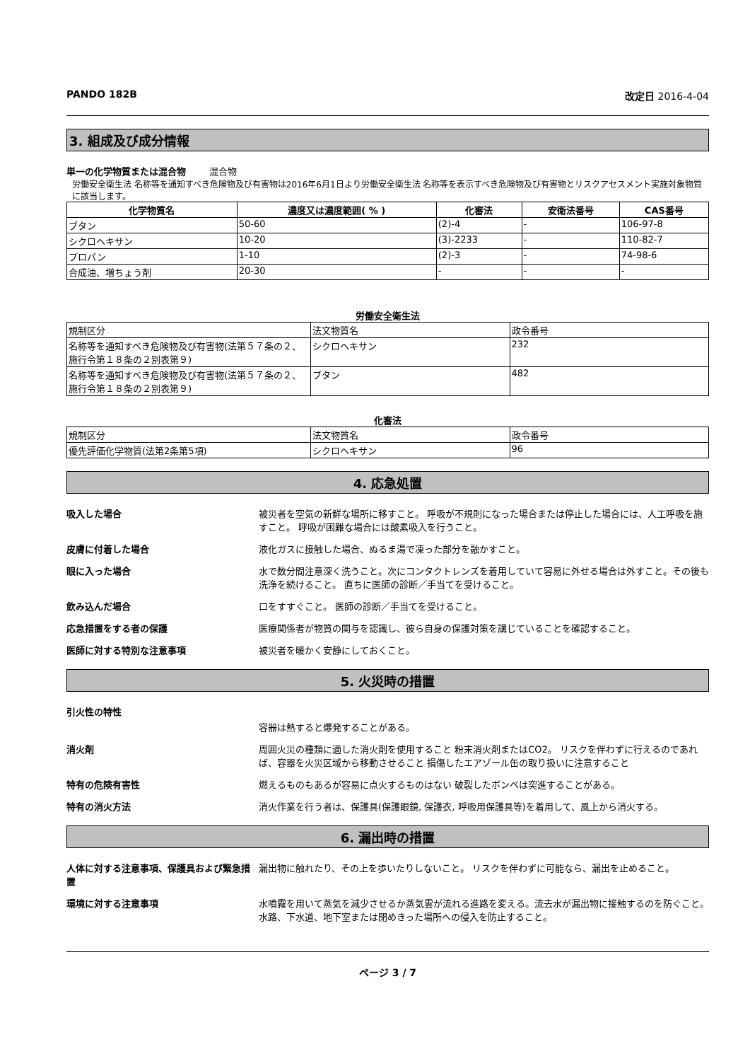PANDO 182B 改定日 2016-4-04
3. 組成及び成分情報
単一の化学物質または混合物 混合物
労働安全衛生法 名称等を通知すべき危険物及び有害物は2016年6月1日より労働安全衛生法 名称等を表示すべき危険物及び有害物とリスクアセスメント実施対象物質に該当します。
| 化学物質名 | 濃度又は濃度範囲( % ) | 化審法 | 安衛法番号 | CAS番号 |
| --- | --- | --- | --- | --- |
| ブタン | 50-60 | (2)-4 | - | 106-97-8 |
| シクロヘキサン | 10-20 | (3)-2233 | - | 110-82-7 |
| プロパン | 1-10 | (2)-3 | - | 74-98-6 |
| 合成油、増ちょう剤 | 20-30 | - | - | - |
労働安全衛生法
| 規制区分 | 法文物質名 | 政令番号 |
| 名称等を通知すべき危険物及び有害物(法第５７条の２、施行令第１８条の２別表第９) | シクロヘキサン | 232 |
| 名称等を通知すべき危険物及び有害物(法第５７条の２、施行令第１８条の２別表第９) | ブタン | 482 |
化審法
| 規制区分 | 法文物質名 | 政令番号 |
| 優先評価化学物質(法第2条第5項) | シクロヘキサン | 96 |
4. 応急処置
吸入した場合 被災者を空気の新鮮な場所に移すこと。 呼吸が不規則になった場合または停止した場合には、人工呼吸を施すこと。 呼吸が困難な場合には酸素吸入を行うこと。
皮膚に付着した場合 液化ガスに接触した場合、ぬるま湯で凍った部分を融かすこと。
眼に入った場合 水で数分間注意深く洗うこと。次にコンタクトレンズを着用していて容易に外せる場合は外すこと。その後も洗浄を続けること。 直ちに医師の診断／手当てを受けること。
飲み込んだ場合 口をすすぐこと。 医師の診断／手当てを受けること。
応急措置をする者の保護 医療関係者が物質の関与を認識し、彼ら自身の保護対策を講じていることを確認すること。
医師に対する特別な注意事項 被災者を暖かく安静にしておくこと。
5. 火災時の措置
引火性の特性
容器は熱すると爆発することがある。
消火剤 周囲火災の種類に適した消火剤を使用すること 粉末消火剤またはCO2。 リスクを伴わずに行えるのであれば、容器を火災区域から移動させること 損傷したエアゾール缶の取り扱いに注意すること
特有の危険有害性 燃えるものもあるが容易に点火するものはない 破裂したボンベは突進することがある。
特有の消火方法 消火作業を行う者は、保護具(保護眼鏡, 保護衣, 呼吸用保護具等)を着用して、風上から消火する。
6. 漏出時の措置
人体に対する注意事項、保護具および緊急措置
漏出物に触れたり、その上を歩いたりしないこと。 リスクを伴わずに可能なら、漏出を止めること。
環境に対する注意事項 水噴霧を用いて蒸気を減少させるか蒸気雲が流れる進路を変える。流去水が漏出物に接触するのを防ぐこと。 水路、下水道、地下室または閉めきった場所への侵入を防止すること。
ページ 3 / 7